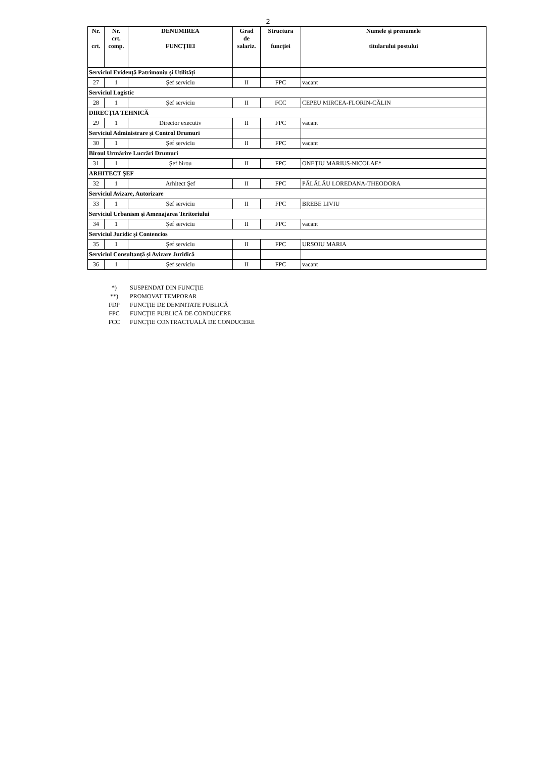2
| Nr. crt. | Nr. crt. comp. | DENUMIREA FUNCŢIEI | Grad de salariz. | Structura funcţiei | Numele şi prenumele titularului postului |
| --- | --- | --- | --- | --- | --- |
| Serviciul Evidență Patrimoniu și Utilități | | | | | |
| 27 | 1 | Șef serviciu | II | FPC | vacant |
| Serviciul Logistic | | | | | |
| 28 | 1 | Șef serviciu | II | FCC | CEPEU MIRCEA-FLORIN-CĂLIN |
| DIRECȚIA TEHNICĂ | | | | | |
| 29 | 1 | Director executiv | II | FPC | vacant |
| Serviciul Administrare și Control Drumuri | | | | | |
| 30 | 1 | Șef serviciu | II | FPC | vacant |
| Biroul Urmărire Lucrări Drumuri | | | | | |
| 31 | 1 | Șef birou | II | FPC | ONEȚIU MARIUS-NICOLAE* |
| ARHITECT ŞEF | | | | | |
| 32 | 1 | Arhitect Şef | II | FPC | PĂLĂLĂU LOREDANA-THEODORA |
| Serviciul Avizare, Autorizare | | | | | |
| 33 | 1 | Şef serviciu | II | FPC | BREBE LIVIU |
| Serviciul Urbanism şi Amenajarea Teritoriului | | | | | |
| 34 | 1 | Şef serviciu | II | FPC | vacant |
| Serviciul Juridic şi Contencios | | | | | |
| 35 | 1 | Şef serviciu | II | FPC | URSOIU MARIA |
| Serviciul Consultanță și Avizare Juridică | | | | | |
| 36 | 1 | Șef serviciu | II | FPC | vacant |
*) SUSPENDAT DIN FUNCŢIE
**) PROMOVAT TEMPORAR
FDP FUNCŢIE DE DEMNITATE PUBLICĂ
FPC FUNCŢIE PUBLICĂ DE CONDUCERE
FCC FUNCŢIE CONTRACTUALĂ DE CONDUCERE